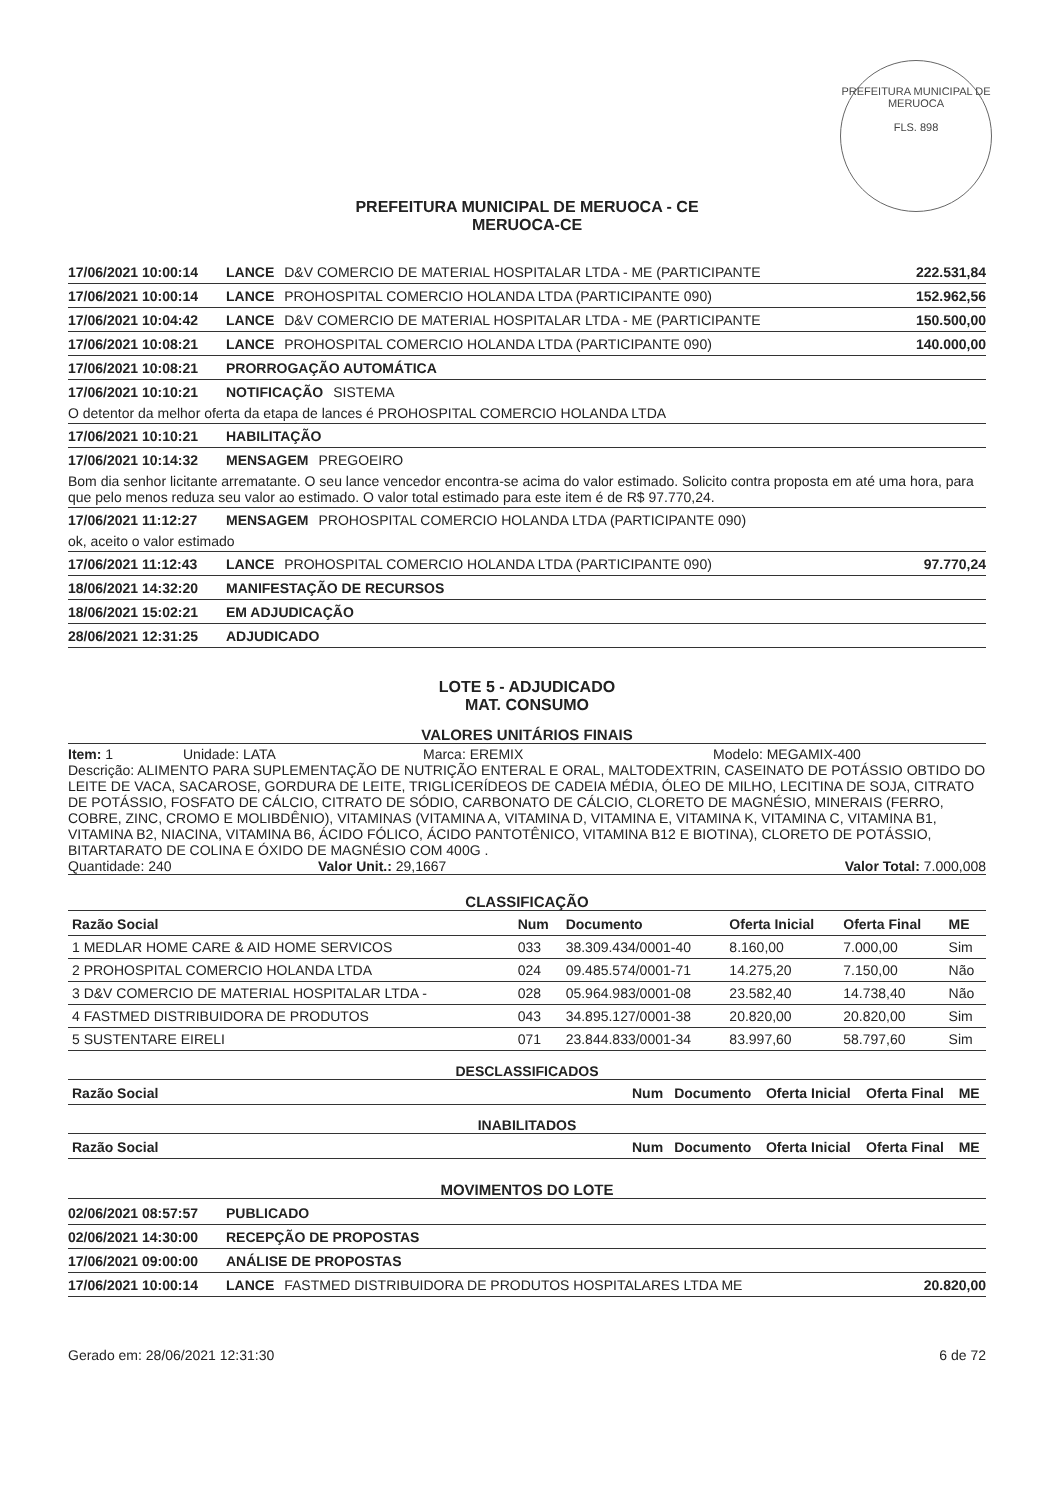PREFEITURA MUNICIPAL DE MERUOCA
FLS. 898
PREFEITURA MUNICIPAL DE MERUOCA - CE
MERUOCA-CE
17/06/2021 10:00:14 LANCE D&V COMERCIO DE MATERIAL HOSPITALAR LTDA - ME (PARTICIPANTE 222.531,84
17/06/2021 10:00:14 LANCE PROHOSPITAL COMERCIO HOLANDA LTDA (PARTICIPANTE 090) 152.962,56
17/06/2021 10:04:42 LANCE D&V COMERCIO DE MATERIAL HOSPITALAR LTDA - ME (PARTICIPANTE 150.500,00
17/06/2021 10:08:21 LANCE PROHOSPITAL COMERCIO HOLANDA LTDA (PARTICIPANTE 090) 140.000,00
17/06/2021 10:08:21 PRORROGAÇÃO AUTOMÁTICA
17/06/2021 10:10:21 NOTIFICAÇÃO SISTEMA
O detentor da melhor oferta da etapa de lances é PROHOSPITAL COMERCIO HOLANDA LTDA
17/06/2021 10:10:21 HABILITAÇÃO
17/06/2021 10:14:32 MENSAGEM PREGOEIRO
Bom dia senhor licitante arrematante. O seu lance vencedor encontra-se acima do valor estimado. Solicito contra proposta em até uma hora, para que pelo menos reduza seu valor ao estimado. O valor total estimado para este item é de R$ 97.770,24.
17/06/2021 11:12:27 MENSAGEM PROHOSPITAL COMERCIO HOLANDA LTDA (PARTICIPANTE 090)
ok, aceito o valor estimado
17/06/2021 11:12:43 LANCE PROHOSPITAL COMERCIO HOLANDA LTDA (PARTICIPANTE 090) 97.770,24
18/06/2021 14:32:20 MANIFESTAÇÃO DE RECURSOS
18/06/2021 15:02:21 EM ADJUDICAÇÃO
28/06/2021 12:31:25 ADJUDICADO
LOTE 5 - ADJUDICADO
MAT. CONSUMO
VALORES UNITÁRIOS FINAIS
Item: 1 Unidade: LATA Marca: EREMIX Modelo: MEGAMIX-400
Descrição: ALIMENTO PARA SUPLEMENTAÇÃO DE NUTRIÇÃO ENTERAL E ORAL, MALTODEXTRIN, CASEINATO DE POTÁSSIO OBTIDO DO LEITE DE VACA, SACAROSE, GORDURA DE LEITE, TRIGLICERÍDEOS DE CADEIA MÉDIA, ÓLEO DE MILHO, LECITINA DE SOJA, CITRATO DE POTÁSSIO, FOSFATO DE CÁLCIO, CITRATO DE SÓDIO, CARBONATO DE CÁLCIO, CLORETO DE MAGNÉSIO, MINERAIS (FERRO, COBRE, ZINC, CROMO E MOLIBDÊNIO), VITAMINAS (VITAMINA A, VITAMINA D, VITAMINA E, VITAMINA K, VITAMINA C, VITAMINA B1, VITAMINA B2, NIACINA, VITAMINA B6, ÁCIDO FÓLICO, ÁCIDO PANTOTÊNICO, VITAMINA B12 E BIOTINA), CLORETO DE POTÁSSIO, BITARTARATO DE COLINA E ÓXIDO DE MAGNÉSIO COM 400G .
Quantidade: 240 Valor Unit.: 29,1667 Valor Total: 7.000,008
CLASSIFICAÇÃO
| Razão Social | Num | Documento | Oferta Inicial | Oferta Final | ME |
| --- | --- | --- | --- | --- | --- |
| 1 MEDLAR HOME CARE & AID HOME SERVICOS | 033 | 38.309.434/0001-40 | 8.160,00 | 7.000,00 | Sim |
| 2 PROHOSPITAL COMERCIO HOLANDA LTDA | 024 | 09.485.574/0001-71 | 14.275,20 | 7.150,00 | Não |
| 3 D&V COMERCIO DE MATERIAL HOSPITALAR LTDA - | 028 | 05.964.983/0001-08 | 23.582,40 | 14.738,40 | Não |
| 4 FASTMED DISTRIBUIDORA DE PRODUTOS | 043 | 34.895.127/0001-38 | 20.820,00 | 20.820,00 | Sim |
| 5 SUSTENTARE EIRELI | 071 | 23.844.833/0001-34 | 83.997,60 | 58.797,60 | Sim |
DESCLASSIFICADOS
| Razão Social | Num | Documento | Oferta Inicial | Oferta Final | ME |
| --- | --- | --- | --- | --- | --- |
INABILITADOS
| Razão Social | Num | Documento | Oferta Inicial | Oferta Final | ME |
| --- | --- | --- | --- | --- | --- |
MOVIMENTOS DO LOTE
02/06/2021 08:57:57 PUBLICADO
02/06/2021 14:30:00 RECEPÇÃO DE PROPOSTAS
17/06/2021 09:00:00 ANÁLISE DE PROPOSTAS
17/06/2021 10:00:14 LANCE FASTMED DISTRIBUIDORA DE PRODUTOS HOSPITALARES LTDA ME 20.820,00
Gerado em: 28/06/2021 12:31:30 6 de 72